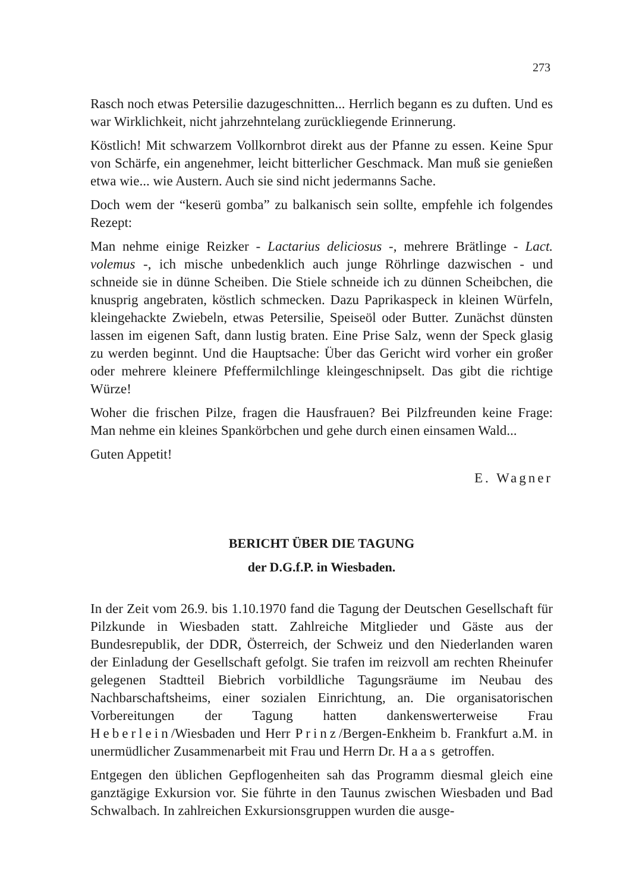273
Rasch noch etwas Petersilie dazugeschnitten... Herrlich begann es zu duften. Und es war Wirklichkeit, nicht jahrzehntelang zurückliegende Erinnerung.
Köstlich! Mit schwarzem Vollkornbrot direkt aus der Pfanne zu essen. Keine Spur von Schärfe, ein angenehmer, leicht bitterlicher Geschmack. Man muß sie genießen etwa wie... wie Austern. Auch sie sind nicht jedermanns Sache.
Doch wem der “keserü gomba” zu balkanisch sein sollte, empfehle ich folgendes Rezept:
Man nehme einige Reizker - Lactarius deliciosus -, mehrere Brätlinge - Lact. volemus -, ich mische unbedenklich auch junge Röhrlinge dazwischen - und schneide sie in dünne Scheiben. Die Stiele schneide ich zu dünnen Scheibchen, die knusprig angebraten, köstlich schmecken. Dazu Paprikaspeck in kleinen Würfeln, kleingehackte Zwiebeln, etwas Petersilie, Speiseöl oder Butter. Zunächst dünsten lassen im eigenen Saft, dann lustig braten. Eine Prise Salz, wenn der Speck glasig zu werden beginnt. Und die Hauptsache: Über das Gericht wird vorher ein großer oder mehrere kleinere Pfeffermilchlinge kleingeschnipselt. Das gibt die richtige Würze!
Woher die frischen Pilze, fragen die Hausfrauen? Bei Pilzfreunden keine Frage: Man nehme ein kleines Spankörbchen und gehe durch einen einsamen Wald...
Guten Appetit!
E. Wagner
BERICHT ÜBER DIE TAGUNG
der D.G.f.P. in Wiesbaden.
In der Zeit vom 26.9. bis 1.10.1970 fand die Tagung der Deutschen Gesellschaft für Pilzkunde in Wiesbaden statt. Zahlreiche Mitglieder und Gäste aus der Bundesrepublik, der DDR, Österreich, der Schweiz und den Niederlanden waren der Einladung der Gesellschaft gefolgt. Sie trafen im reizvoll am rechten Rheinufer gelegenen Stadtteil Biebrich vorbildliche Tagungsräume im Neubau des Nachbarschaftsheims, einer sozialen Einrichtung, an. Die organisatorischen Vorbereitungen der Tagung hatten dankenswerterweise Frau Heberlein/Wiesbaden und Herr Prinz/Bergen-Enkheim b. Frankfurt a.M. in unermüdlicher Zusammenarbeit mit Frau und Herrn Dr. Haas getroffen.
Entgegen den üblichen Gepflogenheiten sah das Programm diesmal gleich eine ganztägige Exkursion vor. Sie führte in den Taunus zwischen Wiesbaden und Bad Schwalbach. In zahlreichen Exkursionsgruppen wurden die ausge-